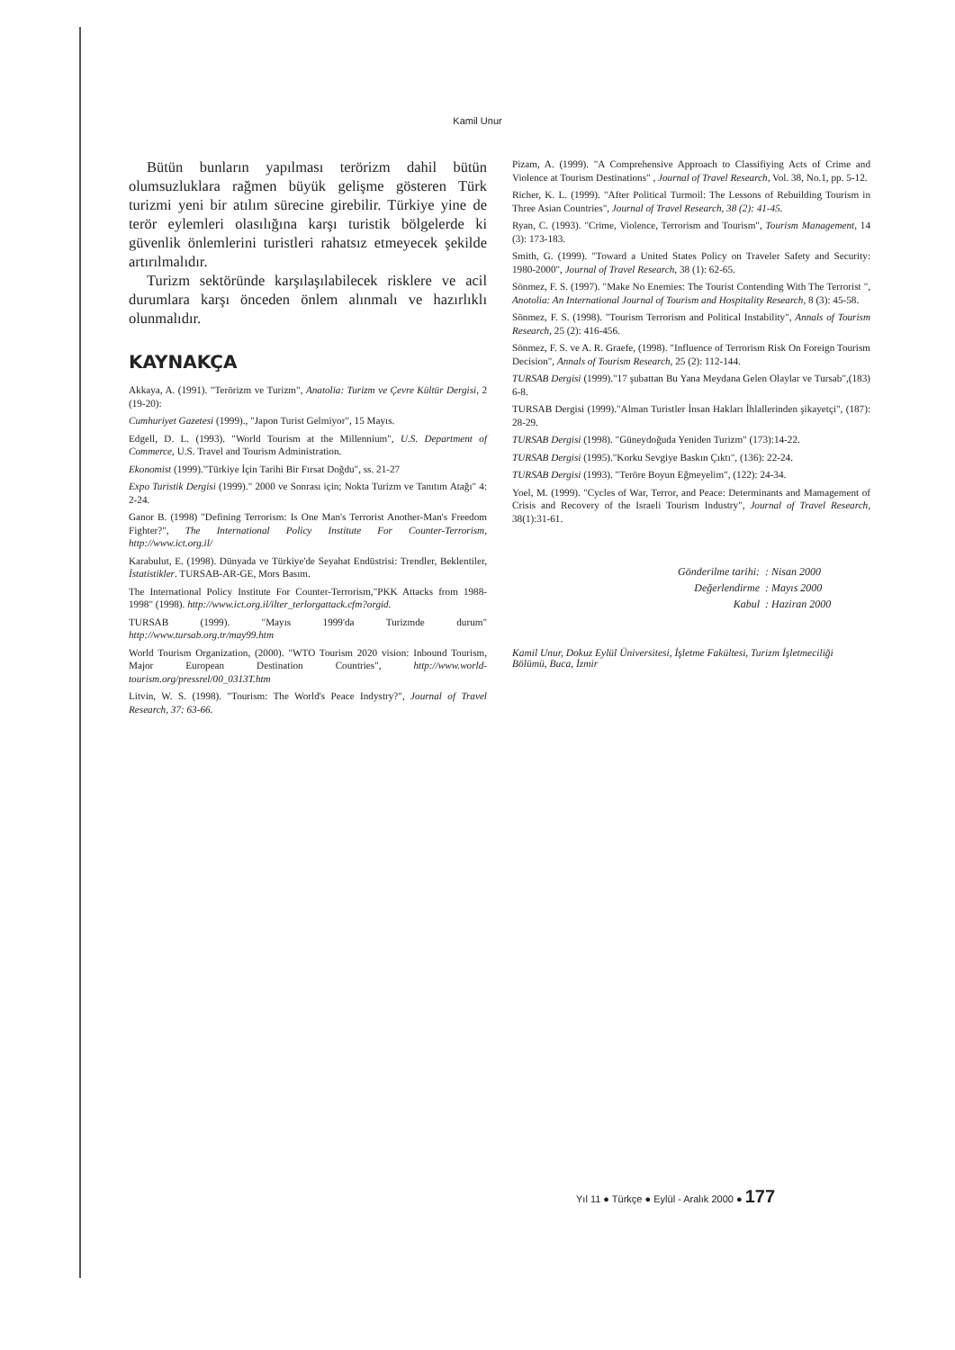Kamil Unur
Bütün bunların yapılması terörizm dahil bütün olumsuzluklara rağmen büyük gelişme gösteren Türk turizmi yeni bir atılım sürecine girebilir. Türkiye yine de terör eylemleri olasılığına karşı turistik bölgelerde ki güvenlik önlemlerini turistleri rahatsız etmeyecek şekilde artırılmalıdır.
Turizm sektöründe karşılaşılabilecek risklere ve acil durumlara karşı önceden önlem alınmalı ve hazırlıklı olunmalıdır.
KAYNAKÇA
Akkaya, A. (1991). "Terörizm ve Turizm", Anatolia: Turizm ve Çevre Kültür Dergisi, 2 (19-20):
Cumhuriyet Gazetesi (1999)., "Japon Turist Gelmiyor", 15 Mayıs.
Edgell, D. L. (1993). "World Tourism at the Millennium", U.S. Department of Commerce, U.S. Travel and Tourism Administration.
Ekonomist (1999)."Türkiye İçin Tarihi Bir Fırsat Doğdu", ss. 21-27
Expo Turistik Dergisi (1999)." 2000 ve Sonrası için; Nokta Turizm ve Tanıtım Atağı" 4: 2-24.
Ganor B. (1998) "Defining Terrorism: Is One Man's Terrorist Another-Man's Freedom Fighter?", The International Policy Institute For Counter-Terrorism, http://www.ict.org.il/
Karabulut, E. (1998). Dünyada ve Türkiye'de Seyahat Endüstrisi: Trendler, Beklentiler, İstatistikler. TURSAB-AR-GE, Mors Basım.
The International Policy Institute For Counter-Terrorism,"PKK Attacks from 1988-1998" (1998). http://www.ict.org.il/ilter_terlorgattack.cfm?orgid.
TURSAB (1999). "Mayıs 1999'da Turizmde durum" http://www.tursab.org.tr/may99.htm
World Tourism Organization, (2000). "WTO Tourism 2020 vision: Inbound Tourism, Major European Destination Countries", http://www.world-tourism.org/pressrel/00_0313T.htm
Litvin, W. S. (1998). "Tourism: The World's Peace Indystry?", Journal of Travel Research, 37: 63-66.
Pizam, A. (1999). "A Comprehensive Approach to Classifiying Acts of Crime and Violence at Tourism Destinations" , Journal of Travel Research, Vol. 38, No.1, pp. 5-12.
Richer, K. L. (1999). "After Political Turmoil: The Lessons of Rebuilding Tourism in Three Asian Countries", Journal of Travel Research, 38 (2): 41-45.
Ryan, C. (1993). "Crime, Violence, Terrorism and Tourism", Tourism Management, 14 (3): 173-183.
Smith, G. (1999). "Toward a United States Policy on Traveler Safety and Security: 1980-2000", Journal of Travel Research, 38 (1): 62-65.
Sönmez, F. S. (1997). "Make No Enemies: The Tourist Contending With The Terrorist ", Anotolia: An International Journal of Tourism and Hospitality Research, 8 (3): 45-58.
Sönmez, F. S. (1998). "Tourism Terrorism and Political Instability", Annals of Tourism Research, 25 (2): 416-456.
Sönmez, F. S. ve A. R. Graefe, (1998). "Influence of Terrorism Risk On Foreign Tourism Decision", Annals of Tourism Research, 25 (2): 112-144.
TURSAB Dergisi (1999)."17 şubattan Bu Yana Meydana Gelen Olaylar ve Tursab",(183) 6-8.
TURSAB Dergisi (1999)."Alman Turistler İnsan Hakları İhlallerinden şikayetçi", (187): 28-29.
TURSAB Dergisi (1998). "Güneydoğuda Yeniden Turizm" (173):14-22.
TURSAB Dergisi (1995)."Korku Sevgiye Baskın Çıktı", (136): 22-24.
TURSAB Dergisi (1993). "Teröre Boyun Eğmeyelim", (122): 24-34.
Yoel, M. (1999). "Cycles of War, Terror, and Peace: Determinants and Mamagement of Crisis and Recovery of the Israeli Tourism Industry", Journal of Travel Research, 38(1):31-61.
| Gönderilme tarihi: | : Nisan 2000 |
| Değerlendirme | : Mayıs 2000 |
| Kabul | : Haziran 2000 |
Kamil Unur, Dokuz Eylül Üniversitesi, İşletme Fakültesi, Turizm İşletmeciliği Bölümü, Buca, İzmir
Yıl 11 ● Türkçe ● Eylül - Aralık 2000 ● 177